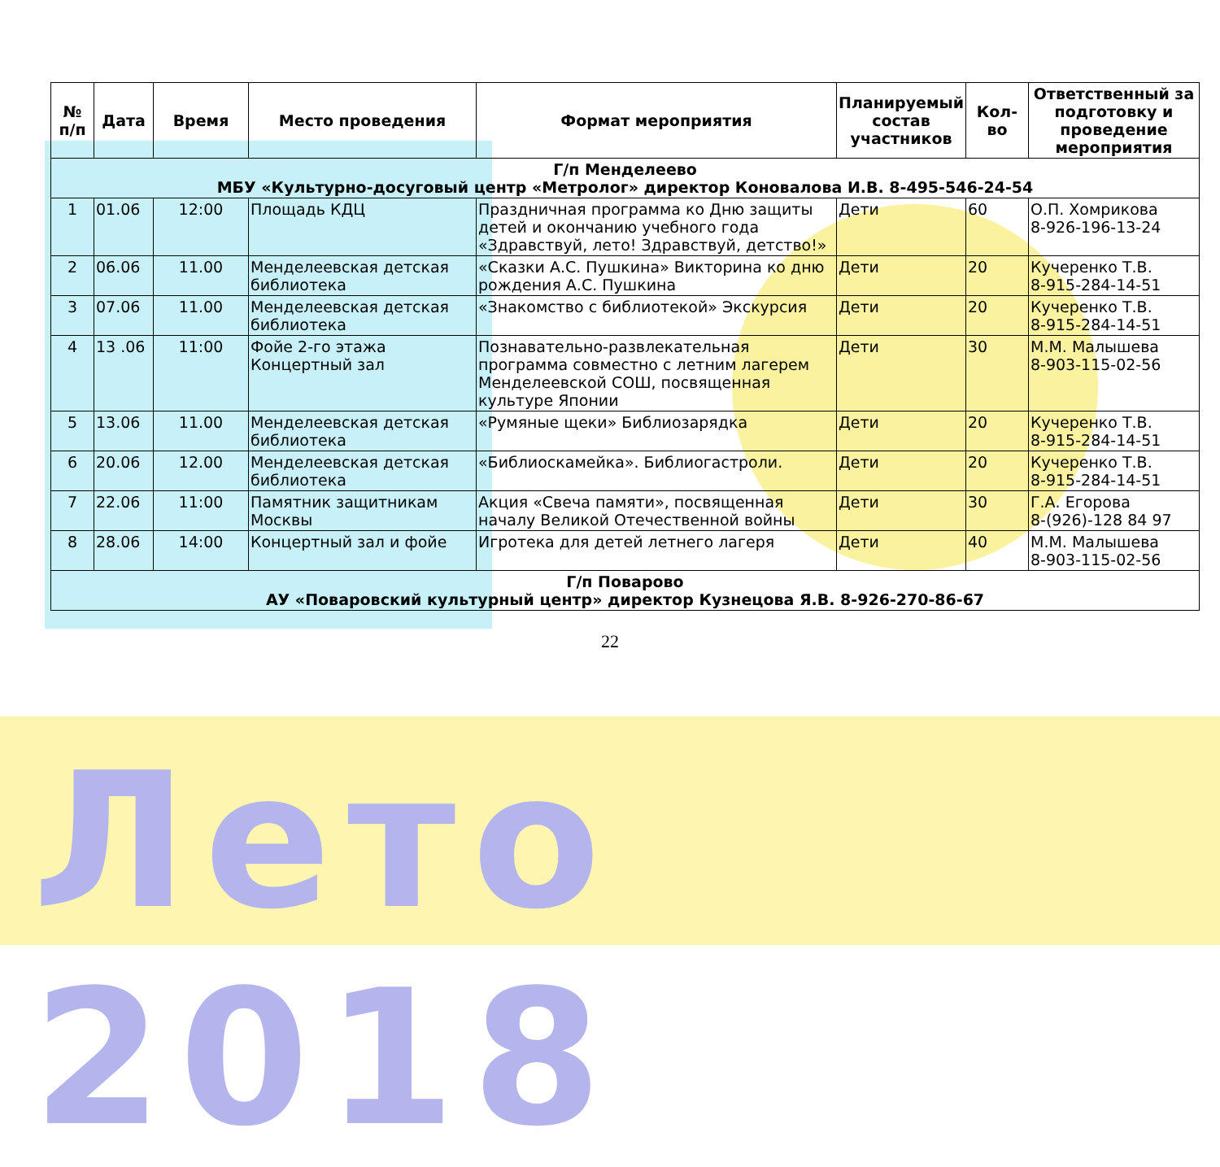Лето 2018
| № п/п | Дата | Время | Место проведения | Формат мероприятия | Планируемый состав участников | Кол-во | Ответственный за подготовку и проведение мероприятия |
| --- | --- | --- | --- | --- | --- | --- | --- |
| Г/п Менделеево МБУ «Культурно-досуговый центр «Метролог» директор Коновалова И.В. 8-495-546-24-54 | | | | | | | |
| 1 | 01.06 | 12:00 | Площадь КДЦ | Праздничная программа ко Дню защиты детей и окончанию учебного года «Здравствуй, лето! Здравствуй, детство!» | Дети | 60 | О.П. Хомрикова 8-926-196-13-24 |
| 2 | 06.06 | 11.00 | Менделеевская детская библиотека | «Сказки А.С. Пушкина» Викторина ко дню рождения А.С. Пушкина | Дети | 20 | Кучеренко Т.В. 8-915-284-14-51 |
| 3 | 07.06 | 11.00 | Менделеевская детская библиотека | «Знакомство с библиотекой» Экскурсия | Дети | 20 | Кучеренко Т.В. 8-915-284-14-51 |
| 4 | 13 .06 | 11:00 | Фойе 2-го этажа Концертный зал | Познавательно-развлекательная программа совместно с летним лагерем Менделеевской СОШ, посвященная культуре Японии | Дети | 30 | М.М. Малышева 8-903-115-02-56 |
| 5 | 13.06 | 11.00 | Менделеевская детская библиотека | «Румяные щеки» Библиозарядка | Дети | 20 | Кучеренко Т.В. 8-915-284-14-51 |
| 6 | 20.06 | 12.00 | Менделеевская детская библиотека | «Библиоскамейка». Библиогастроли. | Дети | 20 | Кучеренко Т.В. 8-915-284-14-51 |
| 7 | 22.06 | 11:00 | Памятник защитникам Москвы | Акция «Свеча памяти», посвященная началу Великой Отечественной войны | Дети | 30 | Г.А. Егорова 8-(926)-128 84 97 |
| 8 | 28.06 | 14:00 | Концертный зал и фойе | Игротека для детей летнего лагеря | Дети | 40 | М.М. Малышева 8-903-115-02-56 |
| Г/п Поварово АУ «Поваровский культурный центр» директор Кузнецова Я.В. 8-926-270-86-67 | | | | | | | |
22